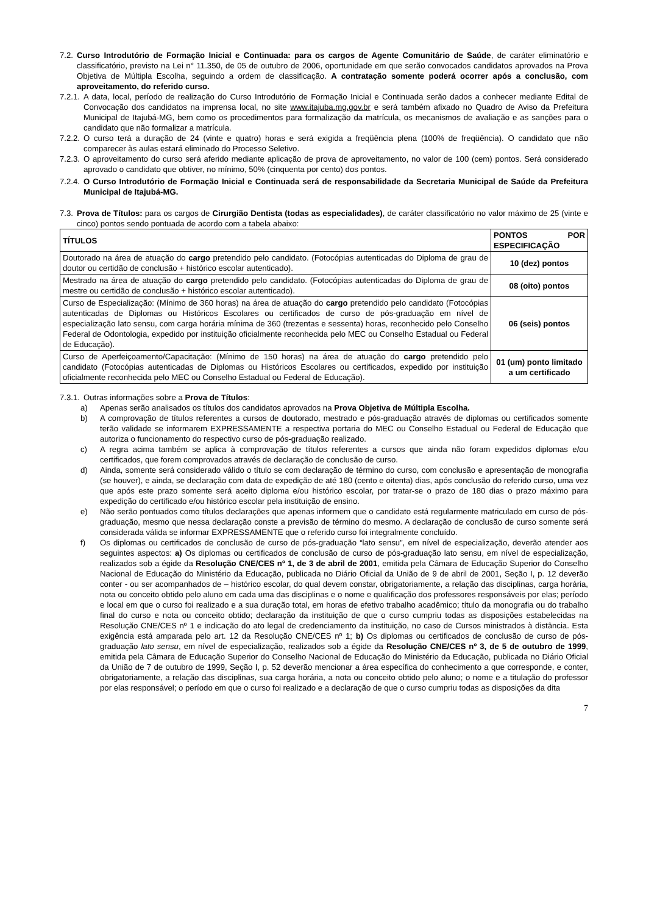7.2. Curso Introdutório de Formação Inicial e Continuada: para os cargos de Agente Comunitário de Saúde, de caráter eliminatório e classificatório, previsto na Lei n° 11.350, de 05 de outubro de 2006, oportunidade em que serão convocados candidatos aprovados na Prova Objetiva de Múltipla Escolha, seguindo a ordem de classificação. A contratação somente poderá ocorrer após a conclusão, com aproveitamento, do referido curso.
7.2.1. A data, local, período de realização do Curso Introdutório de Formação Inicial e Continuada serão dados a conhecer mediante Edital de Convocação dos candidatos na imprensa local, no site www.itajuba.mg.gov.br e será também afixado no Quadro de Aviso da Prefeitura Municipal de Itajubá-MG, bem como os procedimentos para formalização da matrícula, os mecanismos de avaliação e as sanções para o candidato que não formalizar a matrícula.
7.2.2. O curso terá a duração de 24 (vinte e quatro) horas e será exigida a freqüência plena (100% de freqüência). O candidato que não comparecer às aulas estará eliminado do Processo Seletivo.
7.2.3. O aproveitamento do curso será aferido mediante aplicação de prova de aproveitamento, no valor de 100 (cem) pontos. Será considerado aprovado o candidato que obtiver, no mínimo, 50% (cinquenta por cento) dos pontos.
7.2.4. O Curso Introdutório de Formação Inicial e Continuada será de responsabilidade da Secretaria Municipal de Saúde da Prefeitura Municipal de Itajubá-MG.
7.3. Prova de Títulos: para os cargos de Cirurgião Dentista (todas as especialidades), de caráter classificatório no valor máximo de 25 (vinte e cinco) pontos sendo pontuada de acordo com a tabela abaixo:
| TÍTULOS | PONTOS POR ESPECIFICAÇÃO |
| --- | --- |
| Doutorado na área de atuação do cargo pretendido pelo candidato. (Fotocópias autenticadas do Diploma de grau de doutor ou certidão de conclusão + histórico escolar autenticado). | 10 (dez) pontos |
| Mestrado na área de atuação do cargo pretendido pelo candidato. (Fotocópias autenticadas do Diploma de grau de mestre ou certidão de conclusão + histórico escolar autenticado). | 08 (oito) pontos |
| Curso de Especialização: (Mínimo de 360 horas) na área de atuação do cargo pretendido pelo candidato (Fotocópias autenticadas de Diplomas ou Históricos Escolares ou certificados de curso de pós-graduação em nível de especialização lato sensu, com carga horária mínima de 360 (trezentas e sessenta) horas, reconhecido pelo Conselho Federal de Odontologia, expedido por instituição oficialmente reconhecida pelo MEC ou Conselho Estadual ou Federal de Educação). | 06 (seis) pontos |
| Curso de Aperfeiçoamento/Capacitação: (Mínimo de 150 horas) na área de atuação do cargo pretendido pelo candidato (Fotocópias autenticadas de Diplomas ou Históricos Escolares ou certificados, expedido por instituição oficialmente reconhecida pelo MEC ou Conselho Estadual ou Federal de Educação). | 01 (um) ponto limitado a um certificado |
7.3.1. Outras informações sobre a Prova de Títulos:
a) Apenas serão analisados os títulos dos candidatos aprovados na Prova Objetiva de Múltipla Escolha.
b) A comprovação de títulos referentes a cursos de doutorado, mestrado e pós-graduação através de diplomas ou certificados somente terão validade se informarem EXPRESSAMENTE a respectiva portaria do MEC ou Conselho Estadual ou Federal de Educação que autoriza o funcionamento do respectivo curso de pós-graduação realizado.
c) A regra acima também se aplica à comprovação de títulos referentes a cursos que ainda não foram expedidos diplomas e/ou certificados, que forem comprovados através de declaração de conclusão de curso.
d) Ainda, somente será considerado válido o título se com declaração de término do curso, com conclusão e apresentação de monografia (se houver), e ainda, se declaração com data de expedição de até 180 (cento e oitenta) dias, após conclusão do referido curso, uma vez que após este prazo somente será aceito diploma e/ou histórico escolar, por tratar-se o prazo de 180 dias o prazo máximo para expedição do certificado e/ou histórico escolar pela instituição de ensino.
e) Não serão pontuados como títulos declarações que apenas informem que o candidato está regularmente matriculado em curso de pós-graduação, mesmo que nessa declaração conste a previsão de término do mesmo. A declaração de conclusão de curso somente será considerada válida se informar EXPRESSAMENTE que o referido curso foi integralmente concluído.
f) Os diplomas ou certificados de conclusão de curso de pós-graduação “lato sensu”, em nível de especialização, deverão atender aos seguintes aspectos: a) Os diplomas ou certificados de conclusão de curso de pós-graduação lato sensu, em nível de especialização, realizados sob a égide da Resolução CNE/CES nº 1, de 3 de abril de 2001, emitida pela Câmara de Educação Superior do Conselho Nacional de Educação do Ministério da Educação, publicada no Diário Oficial da União de 9 de abril de 2001, Seção I, p. 12 deverão conter - ou ser acompanhados de – histórico escolar, do qual devem constar, obrigatoriamente, a relação das disciplinas, carga horária, nota ou conceito obtido pelo aluno em cada uma das disciplinas e o nome e qualificação dos professores responsáveis por elas; período e local em que o curso foi realizado e a sua duração total, em horas de efetivo trabalho acadêmico; título da monografia ou do trabalho final do curso e nota ou conceito obtido; declaração da instituição de que o curso cumpriu todas as disposições estabelecidas na Resolução CNE/CES nº 1 e indicação do ato legal de credenciamento da instituição, no caso de Cursos ministrados à distância. Esta exigência está amparada pelo art. 12 da Resolução CNE/CES nº 1; b) Os diplomas ou certificados de conclusão de curso de pós-graduação lato sensu, em nível de especialização, realizados sob a égide da Resolução CNE/CES nº 3, de 5 de outubro de 1999, emitida pela Câmara de Educação Superior do Conselho Nacional de Educação do Ministério da Educação, publicada no Diário Oficial da União de 7 de outubro de 1999, Seção I, p. 52 deverão mencionar a área específica do conhecimento a que corresponde, e conter, obrigatoriamente, a relação das disciplinas, sua carga horária, a nota ou conceito obtido pelo aluno; o nome e a titulação do professor por elas responsável; o período em que o curso foi realizado e a declaração de que o curso cumpriu todas as disposições da dita
7